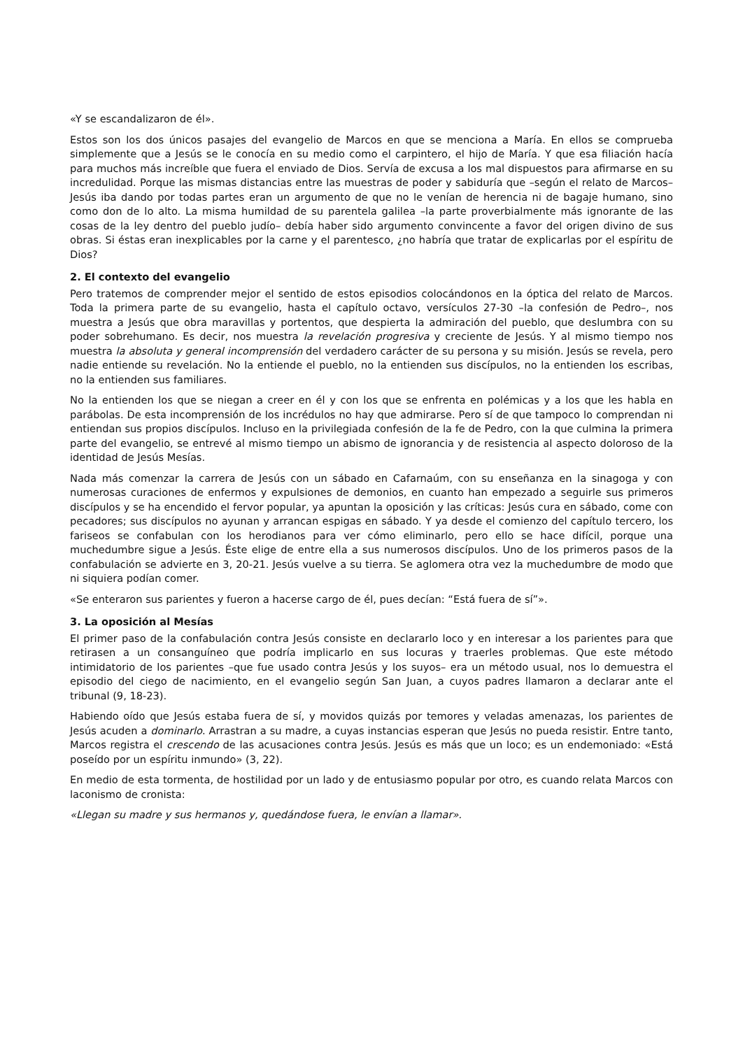«Y se escandalizaron de él».
Estos son los dos únicos pasajes del evangelio de Marcos en que se menciona a María. En ellos se comprueba simplemente que a Jesús se le conocía en su medio como el carpintero, el hijo de María. Y que esa filiación hacía para muchos más increíble que fuera el enviado de Dios. Servía de excusa a los mal dispuestos para afirmarse en su incredulidad. Porque las mismas distancias entre las muestras de poder y sabiduría que –según el relato de Marcos– Jesús iba dando por todas partes eran un argumento de que no le venían de herencia ni de bagaje humano, sino como don de lo alto. La misma humildad de su parentela galilea –la parte proverbialmente más ignorante de las cosas de la ley dentro del pueblo judío– debía haber sido argumento convincente a favor del origen divino de sus obras. Si éstas eran inexplicables por la carne y el parentesco, ¿no habría que tratar de explicarlas por el espíritu de Dios?
2. El contexto del evangelio
Pero tratemos de comprender mejor el sentido de estos episodios colocándonos en la óptica del relato de Marcos. Toda la primera parte de su evangelio, hasta el capítulo octavo, versículos 27-30 –la confesión de Pedro–, nos muestra a Jesús que obra maravillas y portentos, que despierta la admiración del pueblo, que deslumbra con su poder sobrehumano. Es decir, nos muestra la revelación progresiva y creciente de Jesús. Y al mismo tiempo nos muestra la absoluta y general incomprensión del verdadero carácter de su persona y su misión. Jesús se revela, pero nadie entiende su revelación. No la entiende el pueblo, no la entienden sus discípulos, no la entienden los escribas, no la entienden sus familiares.
No la entienden los que se niegan a creer en él y con los que se enfrenta en polémicas y a los que les habla en parábolas. De esta incomprensión de los incrédulos no hay que admirarse. Pero sí de que tampoco lo comprendan ni entiendan sus propios discípulos. Incluso en la privilegiada confesión de la fe de Pedro, con la que culmina la primera parte del evangelio, se entrevé al mismo tiempo un abismo de ignorancia y de resistencia al aspecto doloroso de la identidad de Jesús Mesías.
Nada más comenzar la carrera de Jesús con un sábado en Cafarnaúm, con su enseñanza en la sinagoga y con numerosas curaciones de enfermos y expulsiones de demonios, en cuanto han empezado a seguirle sus primeros discípulos y se ha encendido el fervor popular, ya apuntan la oposición y las críticas: Jesús cura en sábado, come con pecadores; sus discípulos no ayunan y arrancan espigas en sábado. Y ya desde el comienzo del capítulo tercero, los fariseos se confabulan con los herodianos para ver cómo eliminarlo, pero ello se hace difícil, porque una muchedumbre sigue a Jesús. Éste elige de entre ella a sus numerosos discípulos. Uno de los primeros pasos de la confabulación se advierte en 3, 20-21. Jesús vuelve a su tierra. Se aglomera otra vez la muchedumbre de modo que ni siquiera podían comer.
«Se enteraron sus parientes y fueron a hacerse cargo de él, pues decían: “Está fuera de sí”».
3. La oposición al Mesías
El primer paso de la confabulación contra Jesús consiste en declararlo loco y en interesar a los parientes para que retirasen a un consanguíneo que podría implicarlo en sus locuras y traerles problemas. Que este método intimidatorio de los parientes –que fue usado contra Jesús y los suyos– era un método usual, nos lo demuestra el episodio del ciego de nacimiento, en el evangelio según San Juan, a cuyos padres llamaron a declarar ante el tribunal (9, 18-23).
Habiendo oído que Jesús estaba fuera de sí, y movidos quizás por temores y veladas amenazas, los parientes de Jesús acuden a dominarlo. Arrastran a su madre, a cuyas instancias esperan que Jesús no pueda resistir. Entre tanto, Marcos registra el crescendo de las acusaciones contra Jesús. Jesús es más que un loco; es un endemoniado: «Está poseído por un espíritu inmundo» (3, 22).
En medio de esta tormenta, de hostilidad por un lado y de entusiasmo popular por otro, es cuando relata Marcos con laconismo de cronista:
«Llegan su madre y sus hermanos y, quedándose fuera, le envían a llamar».